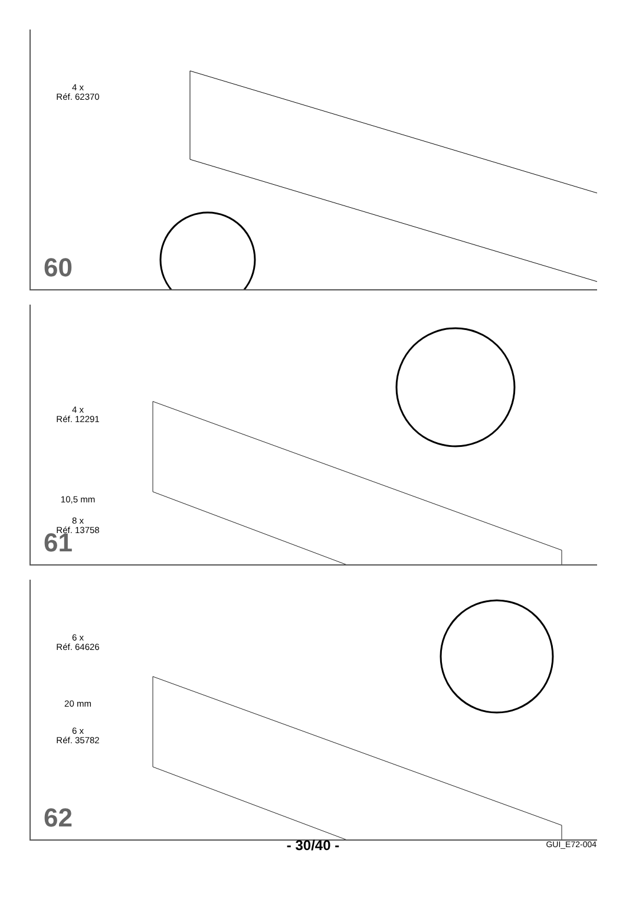4 x
Réf. 62370
60
4 x
Réf. 12291
10,5 mm
8 x
Réf. 13758
61
6 x
Réf. 64626
20 mm
6 x
Réf. 35782
62
- 30/40 -
GUI_E72-004